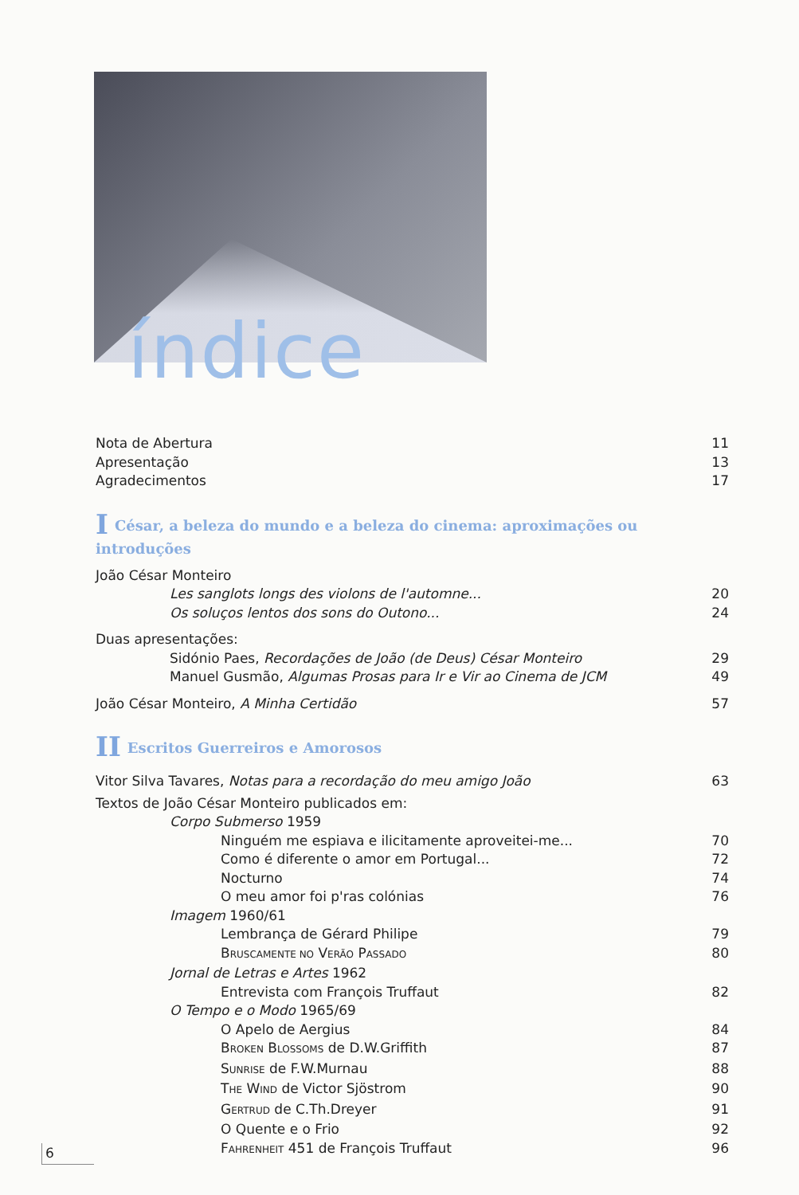índice
Nota de Abertura 11
Apresentação 13
Agradecimentos 17
I César, a beleza do mundo e a beleza do cinema: aproximações ou introduções
João César Monteiro
Les sanglots longs des violons de l'automne... 20
Os soluços lentos dos sons do Outono... 24
Duas apresentações:
Sidónio Paes, Recordações de João (de Deus) César Monteiro 29
Manuel Gusmão, Algumas Prosas para Ir e Vir ao Cinema de JCM 49
João César Monteiro, A Minha Certidão 57
II Escritos Guerreiros e Amorosos
Vitor Silva Tavares, Notas para a recordação do meu amigo João 63
Textos de João César Monteiro publicados em:
Corpo Submerso 1959
Ninguém me espiava e ilicitamente aproveitei-me... 70
Como é diferente o amor em Portugal... 72
Nocturno 74
O meu amor foi p'ras colónias 76
Imagem 1960/61
Lembrança de Gérard Philipe 79
BRUSCAMENTE NO VERÃO PASSADO 80
Jornal de Letras e Artes 1962
Entrevista com François Truffaut 82
O Tempo e o Modo 1965/69
O Apelo de Aergius 84
BROKEN BLOSSOMS de D.W.Griffith 87
SUNRISE de F.W.Murnau 88
THE WIND de Victor Sjöstrom 90
GERTRUD de C.Th.Dreyer 91
O Quente e o Frio 92
FAHRENHEIT 451 de François Truffaut 96
6